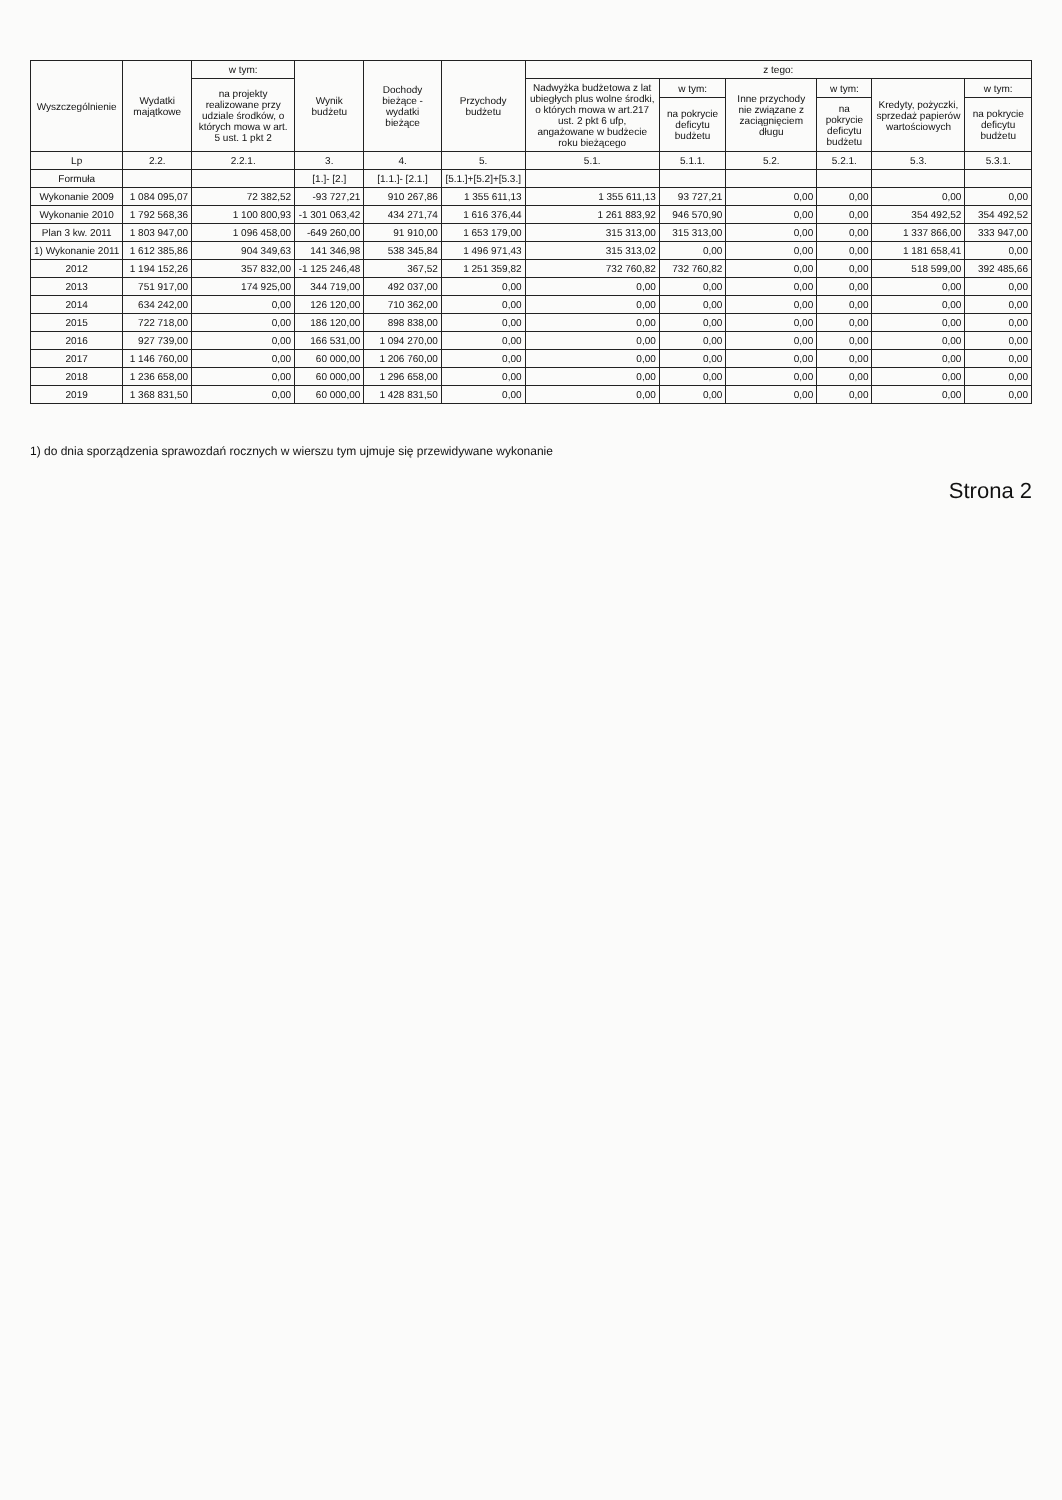| Wyszczególnienie | Wydatki majątkowe | w tym: | Wynik budżetu | Dochody bieżące - wydatki bieżące | Przychody budżetu | z tego: | | | | | |
| --- | --- | --- | --- | --- | --- | --- | --- | --- | --- | --- | --- |
| | | na projekty realizowane przy udziale środków, o których mowa w art. 5 ust. 1 pkt 2 | | | | Nadwyżka budżetowa z lat ubiegłych plus wolne środki, o których mowa w art.217 ust. 2 pkt 6 ufp, angażowane w budżecie roku bieżącego | w tym: | Inne przychody nie związane z zaciągnięciem długu | w tym: | Kredyty, pożyczki, sprzedaż papierów wartościowych | w tym: |
| | | | | | | | na pokrycie deficytu budżetu | | na pokrycie deficytu budżetu | | na pokrycie deficytu budżetu |
| Lp | 2.2. | 2.2.1. | 3. | 4. | 5. | 5.1. | 5.1.1. | 5.2. | 5.2.1. | 5.3. | 5.3.1. |
| Formuła | | | [1.]- [2.] | [1.1.]- [2.1.] | [5.1.]+[5.2]+[5.3.] | | | | | | |
| Wykonanie 2009 | 1 084 095,07 | 72 382,52 | -93 727,21 | 910 267,86 | 1 355 611,13 | 1 355 611,13 | 93 727,21 | 0,00 | 0,00 | 0,00 | 0,00 |
| Wykonanie 2010 | 1 792 568,36 | 1 100 800,93 | -1 301 063,42 | 434 271,74 | 1 616 376,44 | 1 261 883,92 | 946 570,90 | 0,00 | 0,00 | 354 492,52 | 354 492,52 |
| Plan 3 kw. 2011 | 1 803 947,00 | 1 096 458,00 | -649 260,00 | 91 910,00 | 1 653 179,00 | 315 313,00 | 315 313,00 | 0,00 | 0,00 | 1 337 866,00 | 333 947,00 |
| 1) Wykonanie 2011 | 1 612 385,86 | 904 349,63 | 141 346,98 | 538 345,84 | 1 496 971,43 | 315 313,02 | 0,00 | 0,00 | 0,00 | 1 181 658,41 | 0,00 |
| 2012 | 1 194 152,26 | 357 832,00 | -1 125 246,48 | 367,52 | 1 251 359,82 | 732 760,82 | 732 760,82 | 0,00 | 0,00 | 518 599,00 | 392 485,66 |
| 2013 | 751 917,00 | 174 925,00 | 344 719,00 | 492 037,00 | 0,00 | 0,00 | 0,00 | 0,00 | 0,00 | 0,00 | 0,00 |
| 2014 | 634 242,00 | 0,00 | 126 120,00 | 710 362,00 | 0,00 | 0,00 | 0,00 | 0,00 | 0,00 | 0,00 | 0,00 |
| 2015 | 722 718,00 | 0,00 | 186 120,00 | 898 838,00 | 0,00 | 0,00 | 0,00 | 0,00 | 0,00 | 0,00 | 0,00 |
| 2016 | 927 739,00 | 0,00 | 166 531,00 | 1 094 270,00 | 0,00 | 0,00 | 0,00 | 0,00 | 0,00 | 0,00 | 0,00 |
| 2017 | 1 146 760,00 | 0,00 | 60 000,00 | 1 206 760,00 | 0,00 | 0,00 | 0,00 | 0,00 | 0,00 | 0,00 | 0,00 |
| 2018 | 1 236 658,00 | 0,00 | 60 000,00 | 1 296 658,00 | 0,00 | 0,00 | 0,00 | 0,00 | 0,00 | 0,00 | 0,00 |
| 2019 | 1 368 831,50 | 0,00 | 60 000,00 | 1 428 831,50 | 0,00 | 0,00 | 0,00 | 0,00 | 0,00 | 0,00 | 0,00 |
1) do dnia sporządzenia sprawozdań rocznych w wierszu tym ujmuje się przewidywane wykonanie
Strona 2